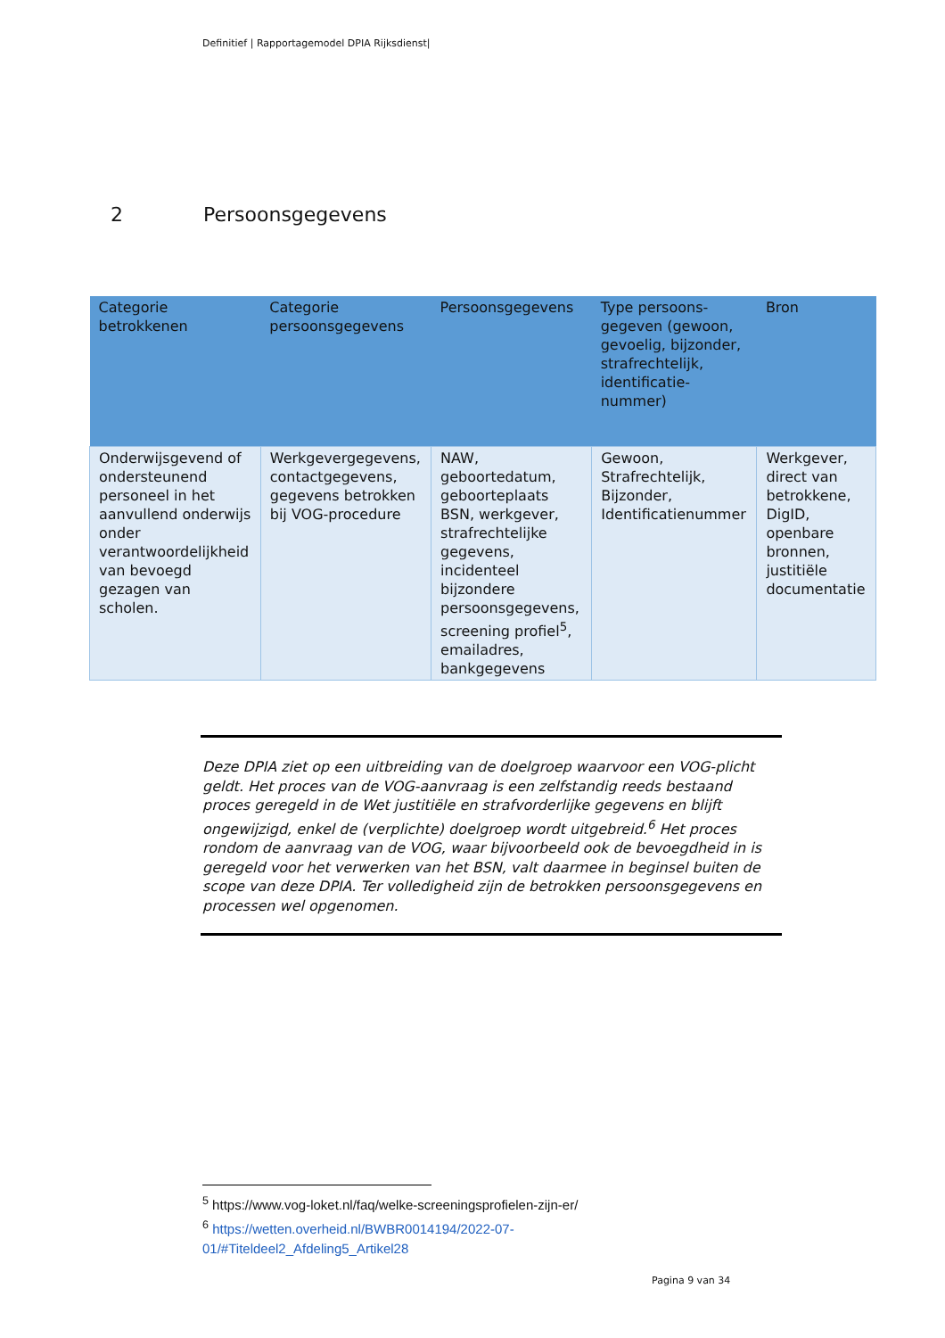Definitief | Rapportagemodel DPIA Rijksdienst|
2 Persoonsgegevens
| Categorie betrokkenen | Categorie persoonsgegevens | Persoonsgegevens | Type persoons-gegeven (gewoon, gevoelig, bijzonder, strafrechtelijk, identificatie-nummer) | Bron |
| --- | --- | --- | --- | --- |
| Onderwijsgevend of ondersteunend personeel in het aanvullend onderwijs onder verantwoordelijkheid van bevoegd gezagen van scholen. | Werkgevergegevens, contactgegevens, gegevens betrokken bij VOG-procedure | NAW, geboortedatum, geboorteplaats BSN, werkgever, strafrechtelijke gegevens, incidenteel bijzondere persoonsgegevens, screening profiel<sup>5</sup>, emailadres, bankgegevens | Gewoon, Strafrechtelijk, Bijzonder, Identificatienummer | Werkgever, direct van betrokkene, DigID, openbare bronnen, justitiële documentatie |
Deze DPIA ziet op een uitbreiding van de doelgroep waarvoor een VOG-plicht geldt. Het proces van de VOG-aanvraag is een zelfstandig reeds bestaand proces geregeld in de Wet justitiële en strafvorderlijke gegevens en blijft ongewijzigd, enkel de (verplichte) doelgroep wordt uitgebreid.<sup>6</sup> Het proces rondom de aanvraag van de VOG, waar bijvoorbeeld ook de bevoegdheid in is geregeld voor het verwerken van het BSN, valt daarmee in beginsel buiten de scope van deze DPIA. Ter volledigheid zijn de betrokken persoonsgegevens en processen wel opgenomen.
<sup>5</sup> https://www.vog-loket.nl/faq/welke-screeningsprofielen-zijn-er/
<sup>6</sup> https://wetten.overheid.nl/BWBR0014194/2022-07-01/#Titeldeel2_Afdeling5_Artikel28
Pagina 9 van 34